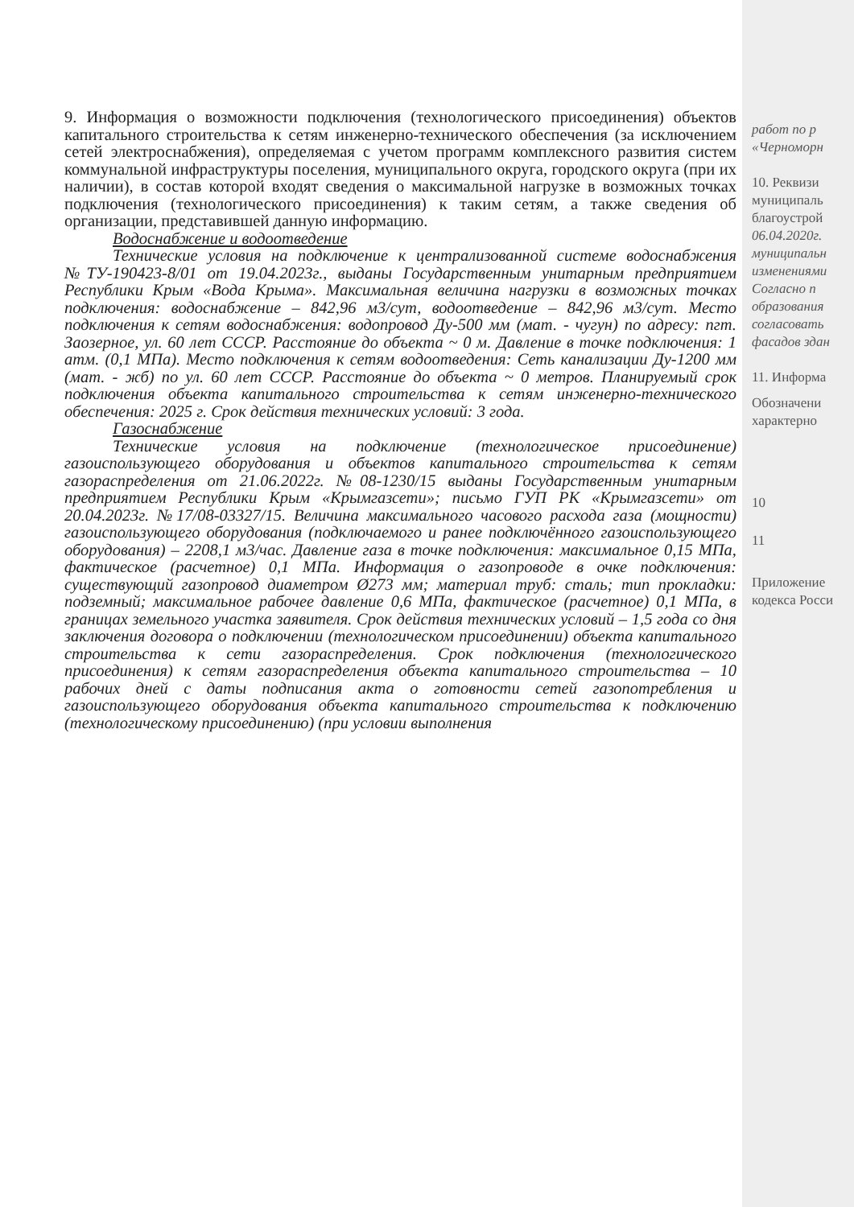9. Информация о возможности подключения (технологического присоединения) объектов капитального строительства к сетям инженерно-технического обеспечения (за исключением сетей электроснабжения), определяемая с учетом программ комплексного развития систем коммунальной инфраструктуры поселения, муниципального округа, городского округа (при их наличии), в состав которой входят сведения о максимальной нагрузке в возможных точках подключения (технологического присоединения) к таким сетям, а также сведения об организации, представившей данную информацию.
Водоснабжение и водоотведение
Технические условия на подключение к централизованной системе водоснабжения №ТУ-190423-8/01 от 19.04.2023г., выданы Государственным унитарным предприятием Республики Крым «Вода Крыма». Максимальная величина нагрузки в возможных точках подключения: водоснабжение – 842,96 м3/сут, водоотведение – 842,96 м3/сут. Место подключения к сетям водоснабжения: водопровод Ду-500 мм (мат. - чугун) по адресу: пгт. Заозерное, ул. 60 лет СССР. Расстояние до объекта ~ 0 м. Давление в точке подключения: 1 атм. (0,1 МПа). Место подключения к сетям водоотведения: Сеть канализации Ду-1200 мм (мат. - жб) по ул. 60 лет СССР. Расстояние до объекта ~ 0 метров. Планируемый срок подключения объекта капитального строительства к сетям инженерно-технического обеспечения: 2025 г. Срок действия технических условий: 3 года.
Газоснабжение
Технические условия на подключение (технологическое присоединение) газоиспользующего оборудования и объектов капитального строительства к сетям газораспределения от 21.06.2022г. №08-1230/15 выданы Государственным унитарным предприятием Республики Крым «Крымгазсети»; письмо ГУП РК «Крымгазсети» от 20.04.2023г. №17/08-03327/15. Величина максимального часового расхода газа (мощности) газоиспользующего оборудования (подключаемого и ранее подключённого газоиспользующего оборудования) – 2208,1 м3/час. Давление газа в точке подключения: максимальное 0,15 МПа, фактическое (расчетное) 0,1 МПа. Информация о газопроводе в очке подключения: существующий газопровод диаметром Ø273 мм; материал труб: сталь; тип прокладки: подземный; максимальное рабочее давление 0,6 МПа, фактическое (расчетное) 0,1 МПа, в границах земельного участка заявителя. Срок действия технических условий – 1,5 года со дня заключения договора о подключении (технологическом присоединении) объекта капитального строительства к сети газораспределения. Срок подключения (технологического присоединения) к сетям газораспределения объекта капитального строительства – 10 рабочих дней с даты подписания акта о готовности сетей газопотребления и газоиспользующего оборудования объекта капитального строительства к подключению (технологическому присоединению) (при условии выполнения
работ по р
«Черноморн
10. Реквизи
муниципаль
благоустрой
06.04.2020г.
муниципальн
изменениями
Согласно п
образования
согласовать
фасадов здан
11. Информа
Обозначени
характерно
10
11
Приложение
кодекса Росси